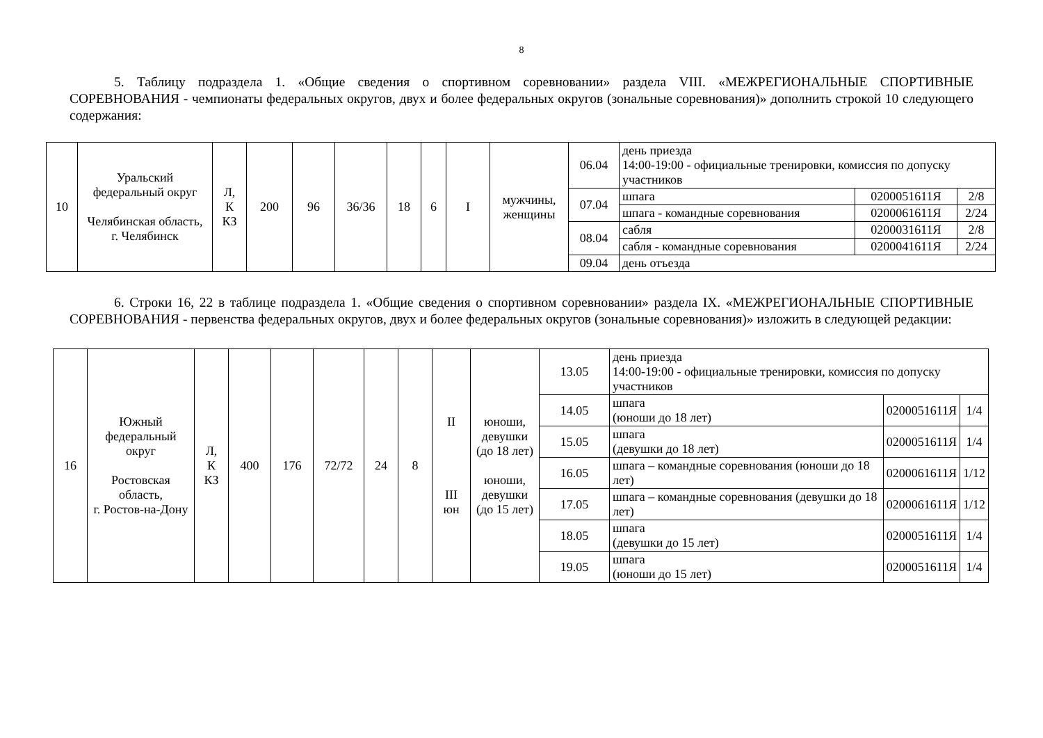8
5. Таблицу подраздела 1. «Общие сведения о спортивном соревновании» раздела VIII. «МЕЖРЕГИОНАЛЬНЫЕ СПОРТИВНЫЕ СОРЕВНОВАНИЯ - чемпионаты федеральных округов, двух и более федеральных округов (зональные соревнования)» дополнить строкой 10 следующего содержания:
| 10 | Уральский федеральный округ Челябинская область, г. Челябинск | Л, К КЗ | 200 | 96 | 36/36 | 18 | 6 | I | мужчины, женщины | 06.04 | день приезда 14:00-19:00 - официальные тренировки, комиссия по допуску участников | | |
| | | | | | | | | | | 07.04 | шпага | 0200051611Я | 2/8 |
| | | | | | | | | | | | шпага - командные соревнования | 0200061611Я | 2/24 |
| | | | | | | | | | | 08.04 | сабля | 0200031611Я | 2/8 |
| | | | | | | | | | | | сабля - командные соревнования | 0200041611Я | 2/24 |
| | | | | | | | | | | 09.04 | день отъезда | | |
6. Строки 16, 22 в таблице подраздела 1. «Общие сведения о спортивном соревновании» раздела IX. «МЕЖРЕГИОНАЛЬНЫЕ СПОРТИВНЫЕ СОРЕВНОВАНИЯ - первенства федеральных округов, двух и более федеральных округов (зональные соревнования)» изложить в следующей редакции:
| 16 | Южный федеральный округ Ростовская область, г. Ростов-на-Дону | Л, К КЗ | 400 | 176 | 72/72 | 24 | 8 | II III юн | юноши, девушки (до 18 лет) юноши, девушки (до 15 лет) | 13.05 | день приезда 14:00-19:00 - официальные тренировки, комиссия по допуску участников | | |
| | | | | | | | | | | 14.05 | шпага (юноши до 18 лет) | 0200051611Я | 1/4 |
| | | | | | | | | | | 15.05 | шпага (девушки до 18 лет) | 0200051611Я | 1/4 |
| | | | | | | | | | | 16.05 | шпага – командные соревнования (юноши до 18 лет) | 0200061611Я | 1/12 |
| | | | | | | | | | | 17.05 | шпага – командные соревнования (девушки до 18 лет) | 0200061611Я | 1/12 |
| | | | | | | | | | | 18.05 | шпага (девушки до 15 лет) | 0200051611Я | 1/4 |
| | | | | | | | | | | 19.05 | шпага (юноши до 15 лет) | 0200051611Я | 1/4 |